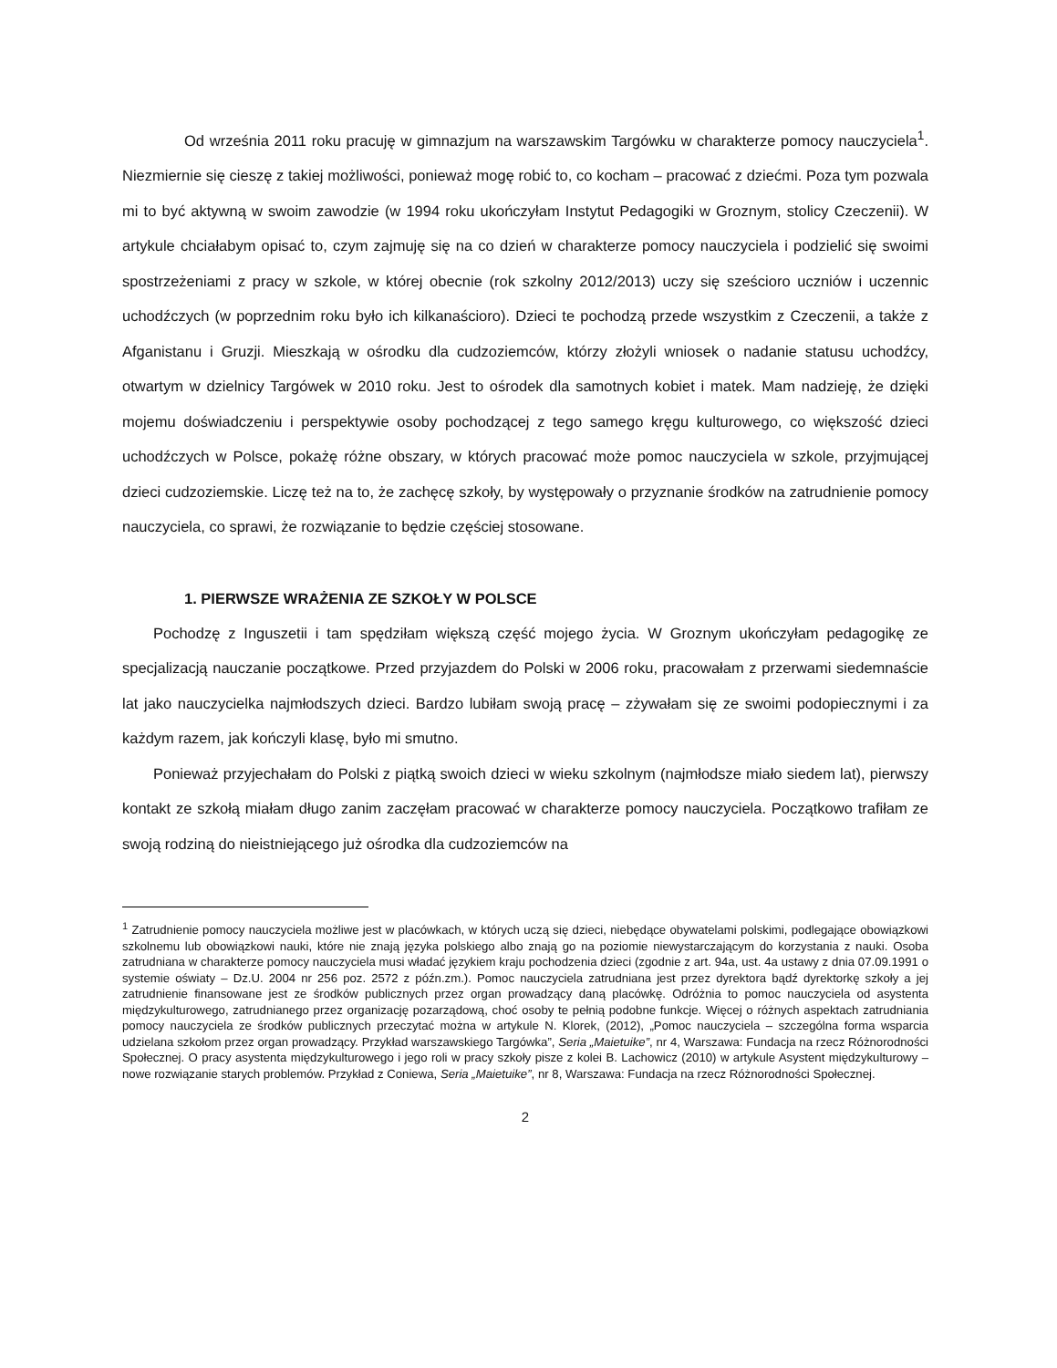Od września 2011 roku pracuję w gimnazjum na warszawskim Targówku w charakterze pomocy nauczyciela<sup>1</sup>. Niezmiernie się cieszę z takiej możliwości, ponieważ mogę robić to, co kocham – pracować z dziećmi. Poza tym pozwala mi to być aktywną w swoim zawodzie (w 1994 roku ukończyłam Instytut Pedagogiki w Groznym, stolicy Czeczenii). W artykule chciałabym opisać to, czym zajmuję się na co dzień w charakterze pomocy nauczyciela i podzielić się swoimi spostrzeżeniami z pracy w szkole, w której obecnie (rok szkolny 2012/2013) uczy się sześcioro uczniów i uczennic uchodźczych (w poprzednim roku było ich kilkanaścioro). Dzieci te pochodzą przede wszystkim z Czeczenii, a także z Afganistanu i Gruzji. Mieszkają w ośrodku dla cudzoziemców, którzy złożyli wniosek o nadanie statusu uchodźcy, otwartym w dzielnicy Targówek w 2010 roku. Jest to ośrodek dla samotnych kobiet i matek. Mam nadzieję, że dzięki mojemu doświadczeniu i perspektywie osoby pochodzącej z tego samego kręgu kulturowego, co większość dzieci uchodźczych w Polsce, pokażę różne obszary, w których pracować może pomoc nauczyciela w szkole, przyjmującej dzieci cudzoziemskie. Liczę też na to, że zachęcę szkoły, by występowały o przyznanie środków na zatrudnienie pomocy nauczyciela, co sprawi, że rozwiązanie to będzie częściej stosowane.
1. PIERWSZE WRAŻENIA ZE SZKOŁY W POLSCE
Pochodzę z Inguszetii i tam spędziłam większą część mojego życia. W Groznym ukończyłam pedagogikę ze specjalizacją nauczanie początkowe. Przed przyjazdem do Polski w 2006 roku, pracowałam z przerwami siedemnaście lat jako nauczycielka najmłodszych dzieci. Bardzo lubiłam swoją pracę – zżywałam się ze swoimi podopiecznymi i za każdym razem, jak kończyli klasę, było mi smutno.
Ponieważ przyjechałam do Polski z piątką swoich dzieci w wieku szkolnym (najmłodsze miało siedem lat), pierwszy kontakt ze szkołą miałam długo zanim zaczęłam pracować w charakterze pomocy nauczyciela. Początkowo trafiłam ze swoją rodziną do nieistniejącego już ośrodka dla cudzoziemców na
<sup>1</sup> Zatrudnienie pomocy nauczyciela możliwe jest w placówkach, w których uczą się dzieci, niebędące obywatelami polskimi, podlegające obowiązkowi szkolnemu lub obowiązkowi nauki, które nie znają języka polskiego albo znają go na poziomie niewystarczającym do korzystania z nauki. Osoba zatrudniana w charakterze pomocy nauczyciela musi władać językiem kraju pochodzenia dzieci (zgodnie z art. 94a, ust. 4a ustawy z dnia 07.09.1991 o systemie oświaty – Dz.U. 2004 nr 256 poz. 2572 z późn.zm.). Pomoc nauczyciela zatrudniana jest przez dyrektora bądź dyrektorkę szkoły a jej zatrudnienie finansowane jest ze środków publicznych przez organ prowadzący daną placówkę. Odróżnia to pomoc nauczyciela od asystenta międzykulturowego, zatrudnianego przez organizację pozarządową, choć osoby te pełnią podobne funkcje. Więcej o różnych aspektach zatrudniania pomocy nauczyciela ze środków publicznych przeczytać można w artykule N. Klorek, (2012), „Pomoc nauczyciela – szczególna forma wsparcia udzielana szkołom przez organ prowadzący. Przykład warszawskiego Targówka”, Seria „Maietuike”, nr 4, Warszawa: Fundacja na rzecz Różnorodności Społecznej. O pracy asystenta międzykulturowego i jego roli w pracy szkoły pisze z kolei B. Lachowicz (2010) w artykule Asystent międzykulturowy – nowe rozwiązanie starych problemów. Przykład z Coniewa, Seria „Maietuike”, nr 8, Warszawa: Fundacja na rzecz Różnorodności Społecznej.
2